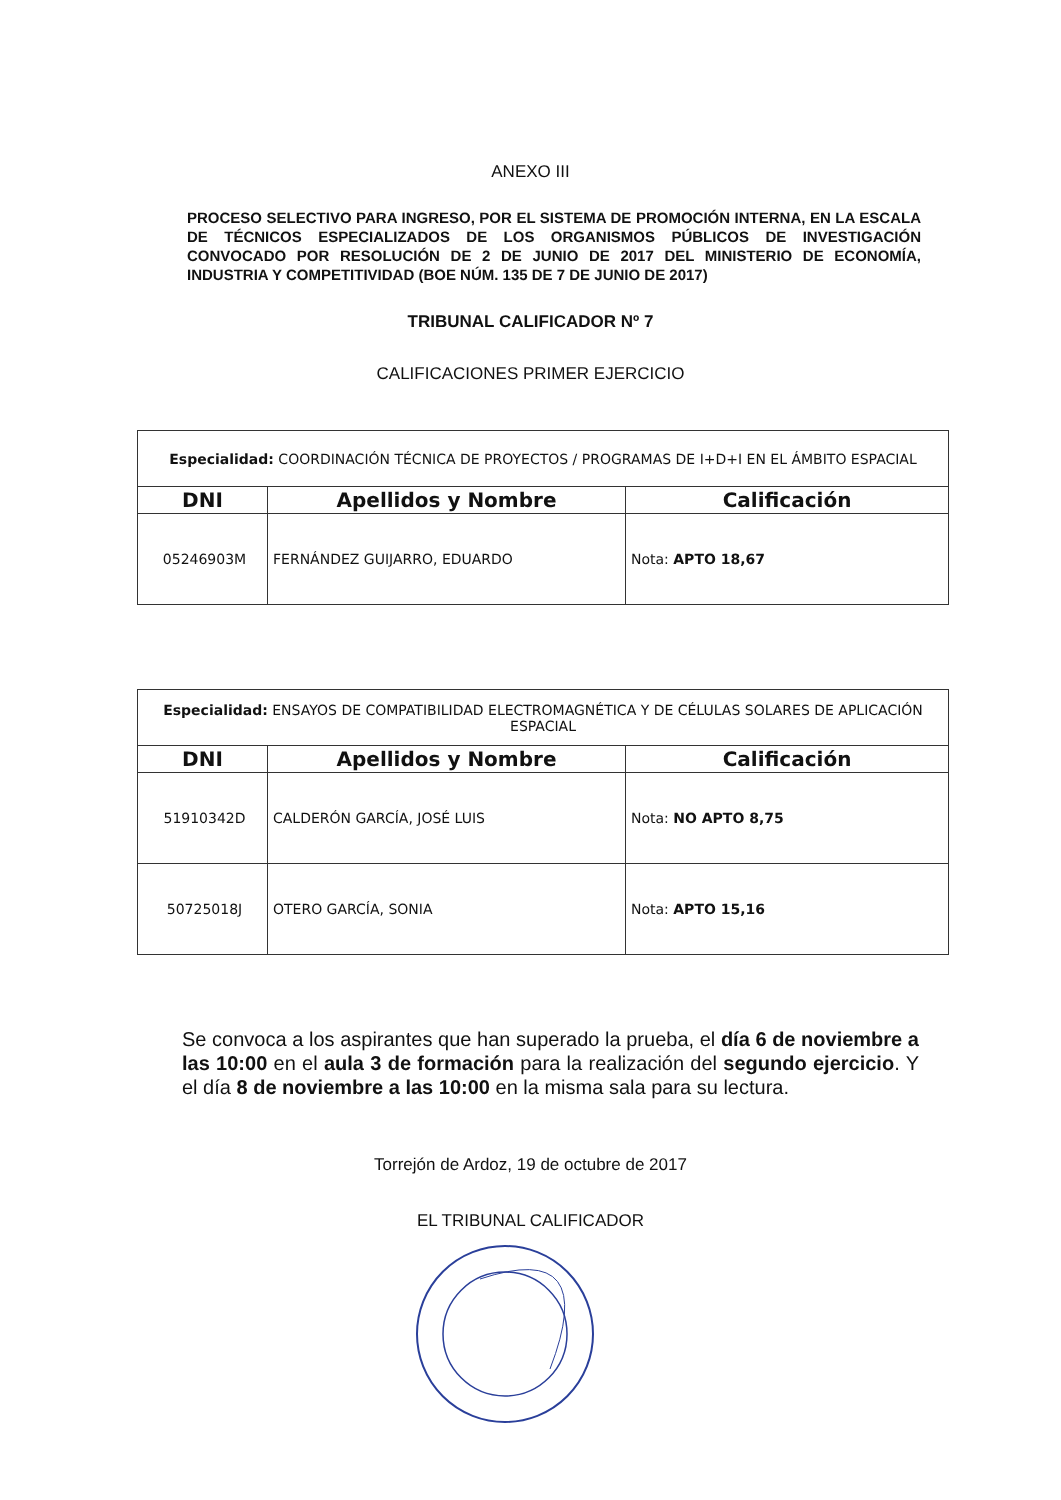ANEXO III
PROCESO SELECTIVO PARA INGRESO, POR EL SISTEMA DE PROMOCIÓN INTERNA, EN LA ESCALA DE TÉCNICOS ESPECIALIZADOS DE LOS ORGANISMOS PÚBLICOS DE INVESTIGACIÓN CONVOCADO POR RESOLUCIÓN DE 2 DE JUNIO DE 2017 DEL MINISTERIO DE ECONOMÍA, INDUSTRIA Y COMPETITIVIDAD (BOE NÚM. 135 DE 7 DE JUNIO DE 2017)
TRIBUNAL CALIFICADOR Nº 7
CALIFICACIONES PRIMER EJERCICIO
| Especialidad: COORDINACIÓN TÉCNICA DE PROYECTOS / PROGRAMAS DE I+D+I EN EL ÁMBITO ESPACIAL | | |
| DNI | Apellidos y Nombre | Calificación |
| 05246903M | FERNÁNDEZ GUIJARRO, EDUARDO | Nota: APTO 18,67 |
| Especialidad: ENSAYOS DE COMPATIBILIDAD ELECTROMAGNÉTICA Y DE CÉLULAS SOLARES DE APLICACIÓN ESPACIAL | | |
| DNI | Apellidos y Nombre | Calificación |
| 51910342D | CALDERÓN GARCÍA, JOSÉ LUIS | Nota: NO APTO 8,75 |
| 50725018J | OTERO GARCÍA, SONIA | Nota: APTO 15,16 |
Se convoca a los aspirantes que han superado la prueba, el día 6 de noviembre a las 10:00 en el aula 3 de formación para la realización del segundo ejercicio. Y el día 8 de noviembre a las 10:00 en la misma sala para su lectura.
Torrejón de Ardoz, 19 de octubre de 2017
EL TRIBUNAL CALIFICADOR